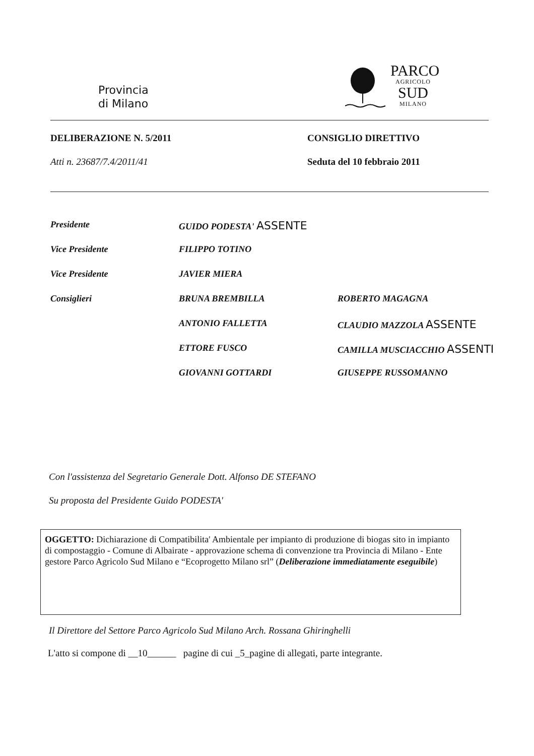Provincia
di Milano
PARCO
AGRICOLO
SUD
MILANO
DELIBERAZIONE N. 5/2011 CONSIGLIO DIRETTIVO
Atti n. 23687/7.4/2011/41 Seduta del 10 febbraio 2011
| Presidente | GUIDO PODESTA' ASSENTE | |
| Vice Presidente | FILIPPO TOTINO | |
| Vice Presidente | JAVIER MIERA | |
| Consiglieri | BRUNA BREMBILLA | ROBERTO MAGAGNA |
| | ANTONIO FALLETTA | CLAUDIO MAZZOLA ASSENTE |
| | ETTORE FUSCO | CAMILLA MUSCIACCHIO ASSENTI |
| | GIOVANNI GOTTARDI | GIUSEPPE RUSSOMANNO |
Con l'assistenza del Segretario Generale Dott. Alfonso DE STEFANO
Su proposta del Presidente Guido PODESTA'
OGGETTO: Dichiarazione di Compatibilita' Ambientale per impianto di produzione di biogas sito in impianto di compostaggio - Comune di Albairate - approvazione schema di convenzione tra Provincia di Milano - Ente gestore Parco Agricolo Sud Milano e “Ecoprogetto Milano srl” (Deliberazione immediatamente eseguibile)
Il Direttore del Settore Parco Agricolo Sud Milano Arch. Rossana Ghiringhelli
L'atto si compone di __10______ pagine di cui _5_pagine di allegati, parte integrante.